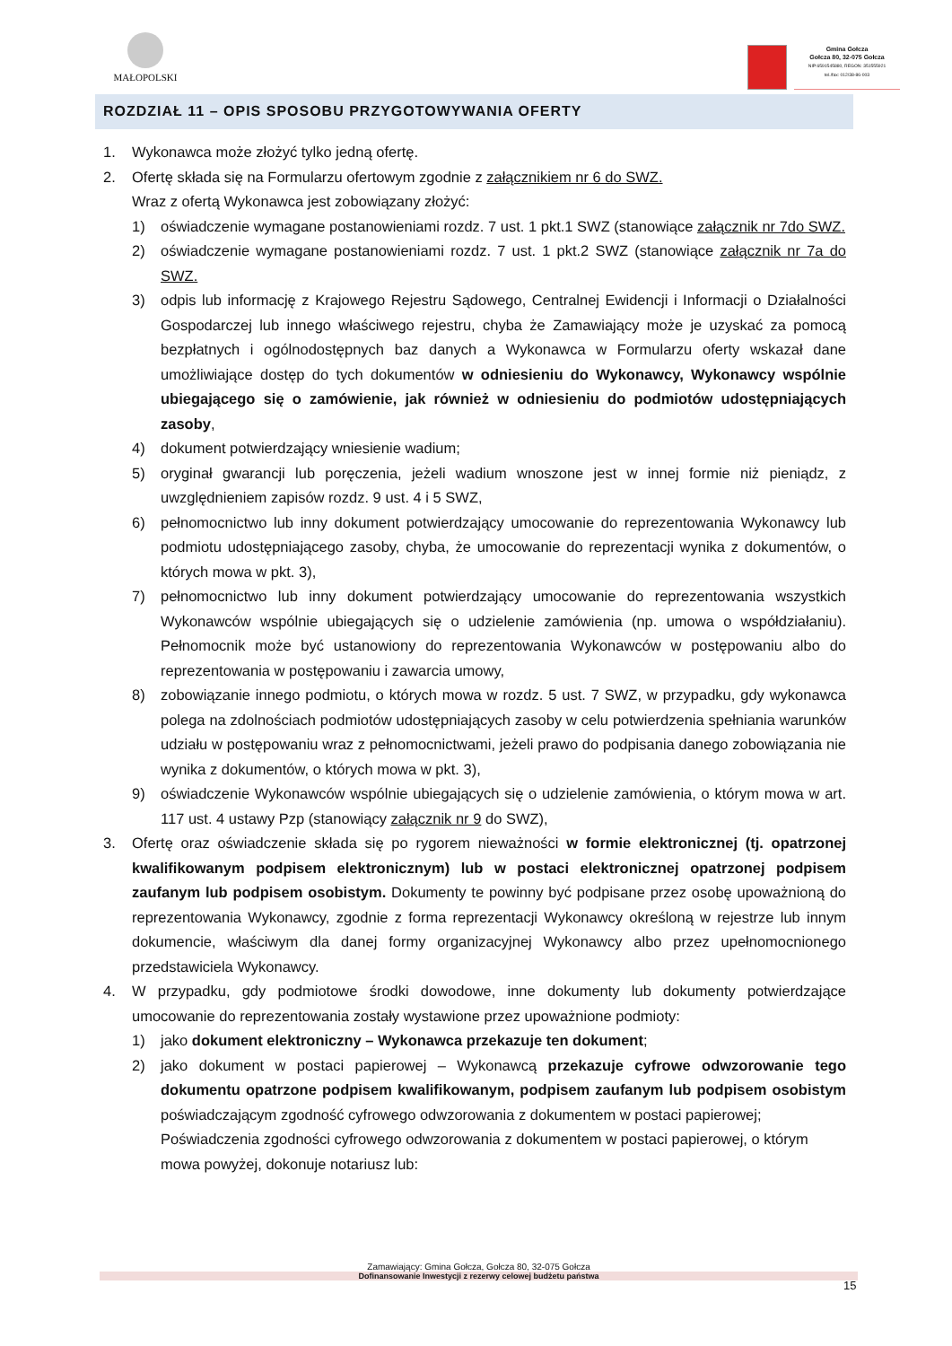MAŁOPOLSKI
Gmina Gołcza
Gołcza 80, 32-075 Gołcza
NIP:6591545880, REGON: 351555921
tel./fax: 012/38-86-003
ROZDZIAŁ 11 – OPIS SPOSOBU PRZYGOTOWYWANIA OFERTY
1. Wykonawca może złożyć tylko jedną ofertę.
2. Ofertę składa się na Formularzu ofertowym zgodnie z załącznikiem nr 6 do SWZ.
Wraz z ofertą Wykonawca jest zobowiązany złożyć:
1) oświadczenie wymagane postanowieniami rozdz. 7 ust. 1 pkt.1 SWZ (stanowiące załącznik nr 7do SWZ.
2) oświadczenie wymagane postanowieniami rozdz. 7 ust. 1 pkt.2 SWZ (stanowiące załącznik nr 7a do SWZ.
3) odpis lub informację z Krajowego Rejestru Sądowego, Centralnej Ewidencji i Informacji o Działalności Gospodarczej lub innego właściwego rejestru, chyba że Zamawiający może je uzyskać za pomocą bezpłatnych i ogólnodostępnych baz danych a Wykonawca w Formularzu oferty wskazał dane umożliwiające dostęp do tych dokumentów w odniesieniu do Wykonawcy, Wykonawcy wspólnie ubiegającego się o zamówienie, jak również w odniesieniu do podmiotów udostępniających zasoby,
4) dokument potwierdzający wniesienie wadium;
5) oryginał gwarancji lub poręczenia, jeżeli wadium wnoszone jest w innej formie niż pieniądz, z uwzględnieniem zapisów rozdz. 9 ust. 4 i 5 SWZ,
6) pełnomocnictwo lub inny dokument potwierdzający umocowanie do reprezentowania Wykonawcy lub podmiotu udostępniającego zasoby, chyba, że umocowanie do reprezentacji wynika z dokumentów, o których mowa w pkt. 3),
7) pełnomocnictwo lub inny dokument potwierdzający umocowanie do reprezentowania wszystkich Wykonawców wspólnie ubiegających się o udzielenie zamówienia (np. umowa o współdziałaniu). Pełnomocnik może być ustanowiony do reprezentowania Wykonawców w postępowaniu albo do reprezentowania w postępowaniu i zawarcia umowy,
8) zobowiązanie innego podmiotu, o których mowa w rozdz. 5 ust. 7 SWZ, w przypadku, gdy wykonawca polega na zdolnościach podmiotów udostępniających zasoby w celu potwierdzenia spełniania warunków udziału w postępowaniu wraz z pełnomocnictwami, jeżeli prawo do podpisania danego zobowiązania nie wynika z dokumentów, o których mowa w pkt. 3),
9) oświadczenie Wykonawców wspólnie ubiegających się o udzielenie zamówienia, o którym mowa w art. 117 ust. 4 ustawy Pzp (stanowiący załącznik nr 9 do SWZ),
3. Ofertę oraz oświadczenie składa się po rygorem nieważności w formie elektronicznej (tj. opatrzonej kwalifikowanym podpisem elektronicznym) lub w postaci elektronicznej opatrzonej podpisem zaufanym lub podpisem osobistym. Dokumenty te powinny być podpisane przez osobę upoważnioną do reprezentowania Wykonawcy, zgodnie z forma reprezentacji Wykonawcy określoną w rejestrze lub innym dokumencie, właściwym dla danej formy organizacyjnej Wykonawcy albo przez upełnomocnionego przedstawiciela Wykonawcy.
4. W przypadku, gdy podmiotowe środki dowodowe, inne dokumenty lub dokumenty potwierdzające umocowanie do reprezentowania zostały wystawione przez upoważnione podmioty:
1) jako dokument elektroniczny – Wykonawca przekazuje ten dokument;
2) jako dokument w postaci papierowej – Wykonawcą przekazuje cyfrowe odwzorowanie tego dokumentu opatrzone podpisem kwalifikowanym, podpisem zaufanym lub podpisem osobistym poświadczającym zgodność cyfrowego odwzorowania z dokumentem w postaci papierowej;
Poświadczenia zgodności cyfrowego odwzorowania z dokumentem w postaci papierowej, o którym mowa powyżej, dokonuje notariusz lub:
Zamawiający: Gmina Gołcza, Gołcza 80, 32-075 Gołcza
Dofinansowanie Inwestycji z rezerwy celowej budżetu państwa
15